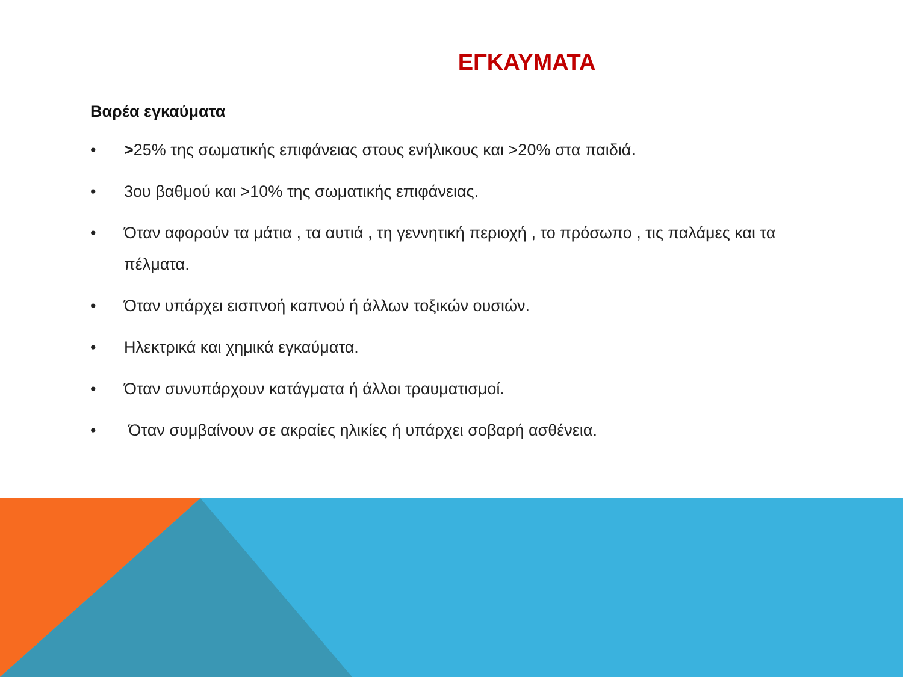ΕΓΚΑΥΜΑΤΑ
Βαρέα εγκαύματα
• >25% της σωματικής επιφάνειας στους ενήλικους και >20% στα παιδιά.
• 3ου βαθμού και >10% της σωματικής επιφάνειας.
• Όταν αφορούν τα μάτια , τα αυτιά , τη γεννητική περιοχή , το πρόσωπο , τις παλάμες και τα πέλματα.
• Όταν υπάρχει εισπνοή καπνού ή άλλων τοξικών ουσιών.
• Ηλεκτρικά και χημικά εγκαύματα.
• Όταν συνυπάρχουν κατάγματα ή άλλοι τραυματισμοί.
• Όταν συμβαίνουν σε ακραίες ηλικίες ή υπάρχει σοβαρή ασθένεια.